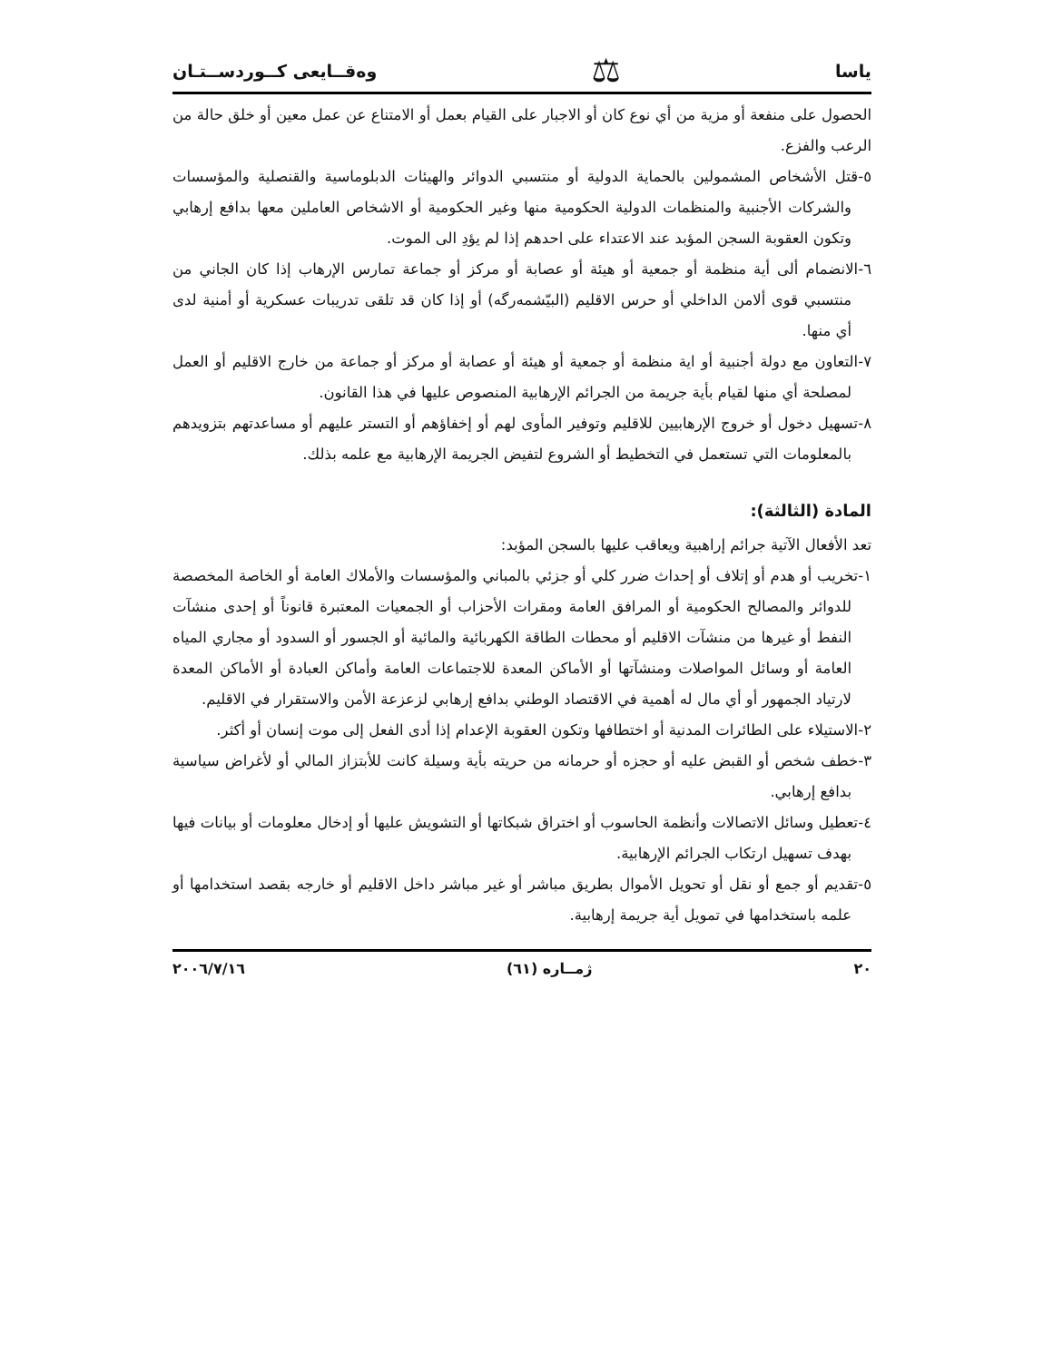ياسا ⚖ وەقــايعى كــوردســتـان
الحصول على منفعة أو مزية من أي نوع كان أو الاجبار على القيام بعمل أو الامتناع عن عمل معين أو خلق حالة من الرعب والفزع.
٥-قتل الأشخاص المشمولين بالحماية الدولية أو منتسبي الدوائر والهيئات الدبلوماسية والقنصلية والمؤسسات والشركات الأجنبية والمنظمات الدولية الحكومية منها وغير الحكومية أو الاشخاص العاملين معها بدافع إرهابي وتكون العقوبة السجن المؤبد عند الاعتداء على احدهم إذا لم يؤدِ الى الموت.
٦-الانضمام ألى أية منظمة أو جمعية أو هيئة أو عصابة أو مركز أو جماعة تمارس الإرهاب إذا كان الجاني من منتسبي قوى ألامن الداخلي أو حرس الاقليم (البيّشمەرگە) أو إذا كان قد تلقى تدريبات عسكرية أو أمنية لدى أي منها.
٧-التعاون مع دولة أجنبية أو اية منظمة أو جمعية أو هيئة أو عصابة أو مركز أو جماعة من خارج الاقليم أو العمل لمصلحة أي منها لقيام بأية جريمة من الجرائم الإرهابية المنصوص عليها في هذا القانون.
٨-تسهيل دخول أو خروج الإرهابيين للاقليم وتوفير المأوى لهم أو إخفاؤهم أو التستر عليهم أو مساعدتهم بتزويدهم بالمعلومات التي تستعمل في التخطيط أو الشروع لتفيض الجريمة الإرهابية مع علمه بذلك.
المادة (الثالثة):
تعد الأفعال الآتية جرائم إراهبية ويعاقب عليها بالسجن المؤبد:
١-تخريب أو هدم أو إتلاف أو إحداث ضرر كلي أو جزئي بالمباني والمؤسسات والأملاك العامة أو الخاصة المخصصة للدوائر والمصالح الحكومية أو المرافق العامة ومقرات الأحزاب أو الجمعيات المعتبرة قانوناً أو إحدى منشآت النفط أو غيرها من منشآت الاقليم أو محطات الطاقة الكهربائية والمائية أو الجسور أو السدود أو مجاري المياه العامة أو وسائل المواصلات ومنشآتها أو الأماكن المعدة للاجتماعات العامة وأماكن العبادة أو الأماكن المعدة لارتياد الجمهور أو أي مال له أهمية في الاقتصاد الوطني بدافع إرهابي لزعزعة الأمن والاستقرار في الاقليم.
٢-الاستيلاء على الطائرات المدنية أو اختطافها وتكون العقوبة الإعدام إذا أدى الفعل إلى موت إنسان أو أكثر.
٣-خطف شخص أو القبض عليه أو حجزه أو حرمانه من حريته بأية وسيلة كانت للأبتزاز المالي أو لأغراض سياسية بدافع إرهابي.
٤-تعطيل وسائل الاتصالات وأنظمة الحاسوب أو اختراق شبكاتها أو التشويش عليها أو إدخال معلومات أو بيانات فيها بهدف تسهيل ارتكاب الجرائم الإرهابية.
٥-تقديم أو جمع أو نقل أو تحويل الأموال بطريق مباشر أو غير مباشر داخل الاقليم أو خارجه بقصد استخدامها أو علمه باستخدامها في تمويل أية جريمة إرهابية.
٢٠ ژمــاره (٦١) ٢٠٠٦/٧/١٦